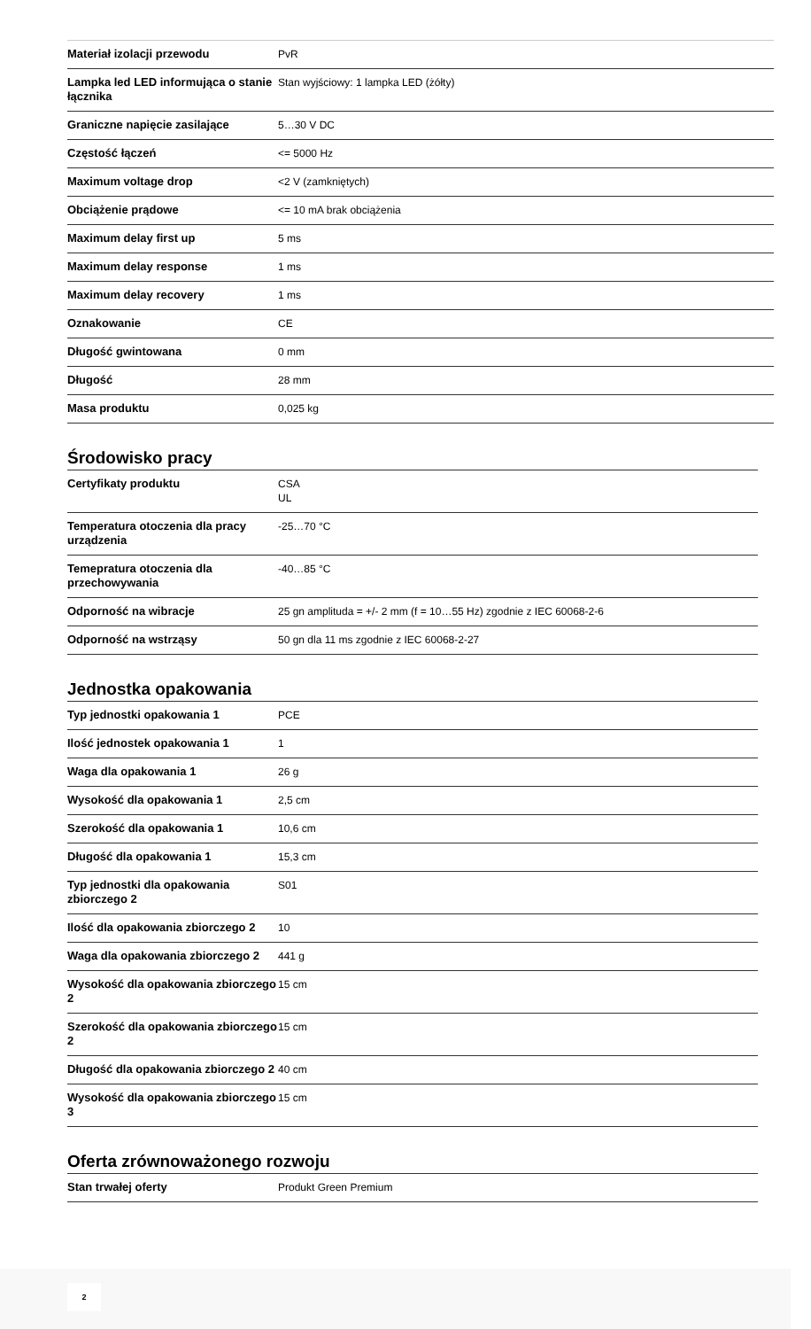| Materiał izolacji przewodu | PvR |
| Lampka led LED informująca o stanie łącznika | Stan wyjściowy: 1 lampka LED (żółty) |
| Graniczne napięcie zasilające | 5…30 V DC |
| Częstość łączeń | <= 5000 Hz |
| Maximum voltage drop | <2 V (zamkniętych) |
| Obciążenie prądowe | <= 10 mA brak obciążenia |
| Maximum delay first up | 5 ms |
| Maximum delay response | 1 ms |
| Maximum delay recovery | 1 ms |
| Oznakowanie | CE |
| Długość gwintowana | 0 mm |
| Długość | 28 mm |
| Masa produktu | 0,025 kg |
Środowisko pracy
| Certyfikaty produktu | CSA UL |
| Temperatura otoczenia dla pracy urządzenia | -25…70 °C |
| Temepratura otoczenia dla przechowywania | -40…85 °C |
| Odporność na wibracje | 25 gn amplituda = +/- 2 mm (f = 10…55 Hz) zgodnie z IEC 60068-2-6 |
| Odporność na wstrząsy | 50 gn dla 11 ms zgodnie z IEC 60068-2-27 |
Jednostka opakowania
| Typ jednostki opakowania 1 | PCE |
| Ilość jednostek opakowania 1 | 1 |
| Waga dla opakowania 1 | 26 g |
| Wysokość dla opakowania 1 | 2,5 cm |
| Szerokość dla opakowania 1 | 10,6 cm |
| Długość dla opakowania 1 | 15,3 cm |
| Typ jednostki dla opakowania zbiorczego 2 | S01 |
| Ilość dla opakowania zbiorczego 2 | 10 |
| Waga dla opakowania zbiorczego 2 | 441 g |
| Wysokość dla opakowania zbiorczego 2 | 15 cm |
| Szerokość dla opakowania zbiorczego 2 | 15 cm |
| Długość dla opakowania zbiorczego 2 | 40 cm |
| Wysokość dla opakowania zbiorczego 3 | 15 cm |
Oferta zrównoważonego rozwoju
| Stan trwałej oferty | Produkt Green Premium |
2